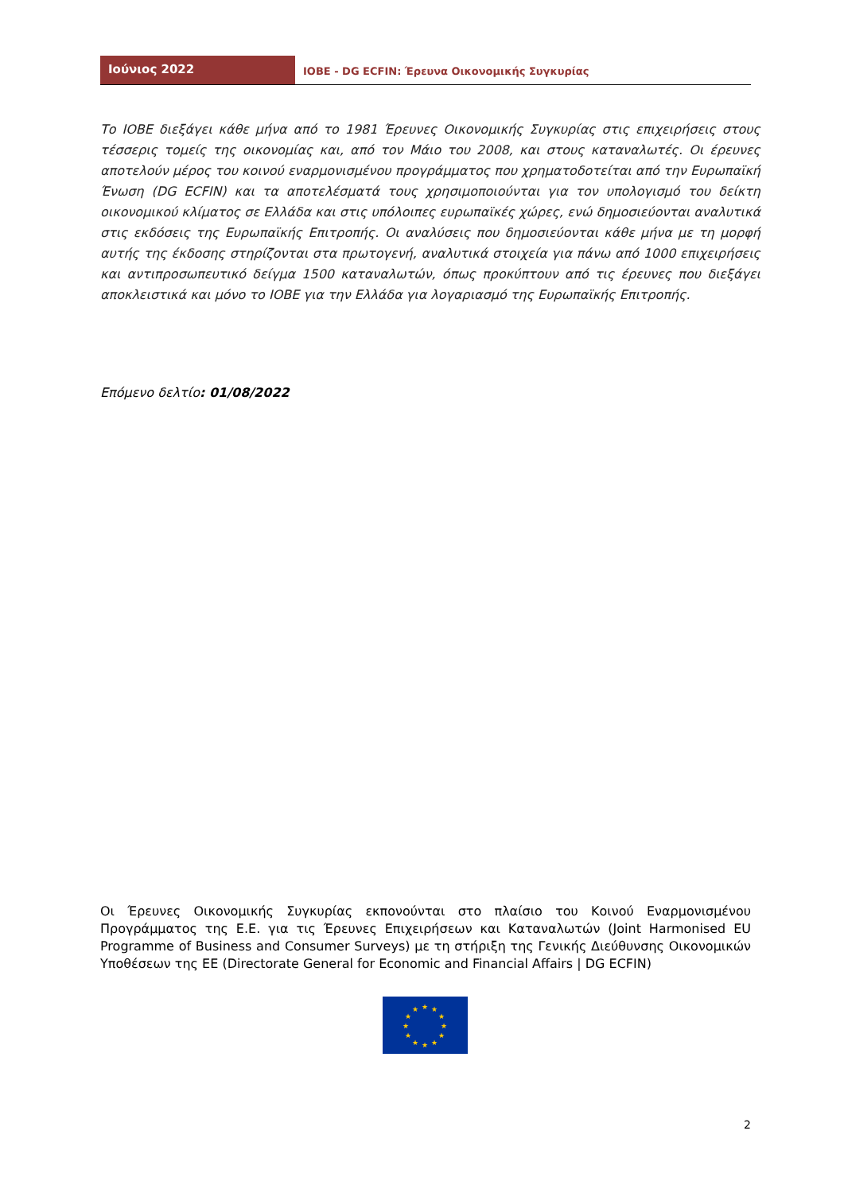Ιούνιος 2022
IOBE - DG ECFIN: Έρευνα Οικονομικής Συγκυρίας
Το ΙΟΒΕ διεξάγει κάθε μήνα από το 1981 Έρευνες Οικονομικής Συγκυρίας στις επιχειρήσεις στους τέσσερις τομείς της οικονομίας και, από τον Μάιο του 2008, και στους καταναλωτές. Οι έρευνες αποτελούν μέρος του κοινού εναρμονισμένου προγράμματος που χρηματοδοτείται από την Ευρωπαϊκή Ένωση (DG ECFIN) και τα αποτελέσματά τους χρησιμοποιούνται για τον υπολογισμό του δείκτη οικονομικού κλίματος σε Ελλάδα και στις υπόλοιπες ευρωπαϊκές χώρες, ενώ δημοσιεύονται αναλυτικά στις εκδόσεις της Ευρωπαϊκής Επιτροπής. Οι αναλύσεις που δημοσιεύονται κάθε μήνα με τη μορφή αυτής της έκδοσης στηρίζονται στα πρωτογενή, αναλυτικά στοιχεία για πάνω από 1000 επιχειρήσεις και αντιπροσωπευτικό δείγμα 1500 καταναλωτών, όπως προκύπτουν από τις έρευνες που διεξάγει αποκλειστικά και μόνο το ΙΟΒΕ για την Ελλάδα για λογαριασμό της Ευρωπαϊκής Επιτροπής.
Επόμενο δελτίο: 01/08/2022
Οι Έρευνες Οικονομικής Συγκυρίας εκπονούνται στο πλαίσιο του Κοινού Εναρμονισμένου Προγράμματος της Ε.Ε. για τις Έρευνες Επιχειρήσεων και Καταναλωτών (Joint Harmonised EU Programme of Business and Consumer Surveys) με τη στήριξη της Γενικής Διεύθυνσης Οικονομικών Υποθέσεων της ΕΕ (Directorate General for Economic and Financial Affairs | DG ECFIN)
★
★
★
★
★
★
★
★
★
★
★
★
2